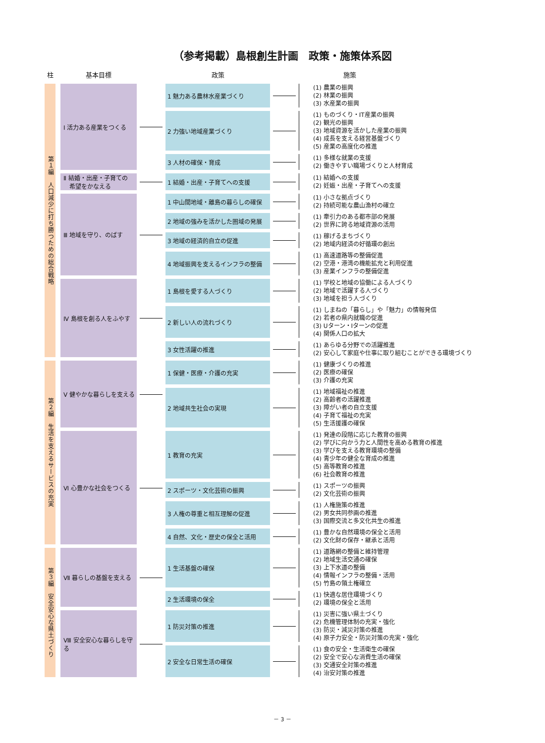（参考掲載）島根創生計画　政策・施策体系図
| 柱 | | 基本目標 | | 政策 | | 施策 |
| --- | --- | --- | --- | --- | --- | --- |
| 第１編 人口減少に打ち勝つための総合戦略 | | Ⅰ 活力ある産業をつくる | | 1 魅力ある農林水産業づくり | | (1) 農業の振興 (2) 林業の振興 (3) 水産業の振興 |
| | | | | 2 力強い地域産業づくり | | (1) ものづくり・IT産業の振興 (2) 観光の振興 (3) 地域資源を活かした産業の振興 (4) 成長を支える経営基盤づくり (5) 産業の高度化の推進 |
| | | | | 3 人材の確保・育成 | | (1) 多様な就業の支援 (2) 働きやすい職場づくりと人材育成 |
| | | Ⅱ 結婚・出産・子育ての 希望をかなえる | | 1 結婚・出産・子育てへの支援 | | (1) 結婚への支援 (2) 妊娠・出産・子育てへの支援 |
| | | Ⅲ 地域を守り、のばす | | 1 中山間地域・離島の暮らしの確保 | | (1) 小さな拠点づくり (2) 持続可能な農山漁村の確立 |
| | | | | 2 地域の強みを活かした圏域の発展 | | (1) 牽引力のある都市部の発展 (2) 世界に誇る地域資源の活用 |
| | | | | 3 地域の経済的自立の促進 | | (1) 稼げるまちづくり (2) 地域内経済の好循環の創出 |
| | | | | 4 地域振興を支えるインフラの整備 | | (1) 高速道路等の整備促進 (2) 空港・港湾の機能拡充と利用促進 (3) 産業インフラの整備促進 |
| | | Ⅳ 島根を創る人をふやす | | 1 島根を愛する人づくり | | (1) 学校と地域の協働による人づくり (2) 地域で活躍する人づくり (3) 地域を担う人づくり |
| | | | | 2 新しい人の流れづくり | | (1) しまねの「暮らし」や「魅力」の情報発信 (2) 若者の県内就職の促進 (3) Uターン・Iターンの促進 (4) 関係人口の拡大 |
| | | | | 3 女性活躍の推進 | | (1) あらゆる分野での活躍推進 (2) 安心して家庭や仕事に取り組むことができる環境づくり |
| 第２編 生活を支えるサービスの充実 | | Ⅴ 健やかな暮らしを支える | | 1 保健・医療・介護の充実 | | (1) 健康づくりの推進 (2) 医療の確保 (3) 介護の充実 |
| | | | | 2 地域共生社会の実現 | | (1) 地域福祉の推進 (2) 高齢者の活躍推進 (3) 障がい者の自立支援 (4) 子育て福祉の充実 (5) 生活援護の確保 |
| | | Ⅵ 心豊かな社会をつくる | | 1 教育の充実 | | (1) 発達の段階に応じた教育の振興 (2) 学びに向かう力と人間性を高める教育の推進 (3) 学びを支える教育環境の整備 (4) 青少年の健全な育成の推進 (5) 高等教育の推進 (6) 社会教育の推進 |
| | | | | 2 スポーツ・文化芸術の振興 | | (1) スポーツの振興 (2) 文化芸術の振興 |
| | | | | 3 人権の尊重と相互理解の促進 | | (1) 人権施策の推進 (2) 男女共同参画の推進 (3) 国際交流と多文化共生の推進 |
| | | | | 4 自然、文化・歴史の保全と活用 | | (1) 豊かな自然環境の保全と活用 (2) 文化財の保存・継承と活用 |
| 第３編 安全安心な県土づくり | | Ⅶ 暮らしの基盤を支える | | 1 生活基盤の確保 | | (1) 道路網の整備と維持管理 (2) 地域生活交通の確保 (3) 上下水道の整備 (4) 情報インフラの整備・活用 (5) 竹島の領土権確立 |
| | | | | 2 生活環境の保全 | | (1) 快適な居住環境づくり (2) 環境の保全と活用 |
| | | Ⅷ 安全安心な暮らしを守る | | 1 防災対策の推進 | | (1) 災害に強い県土づくり (2) 危機管理体制の充実・強化 (3) 防災・減災対策の推進 (4) 原子力安全・防災対策の充実・強化 |
| | | | | 2 安全な日常生活の確保 | | (1) 食の安全・生活衛生の確保 (2) 安全で安心な消費生活の確保 (3) 交通安全対策の推進 (4) 治安対策の推進 |
－ 3 －